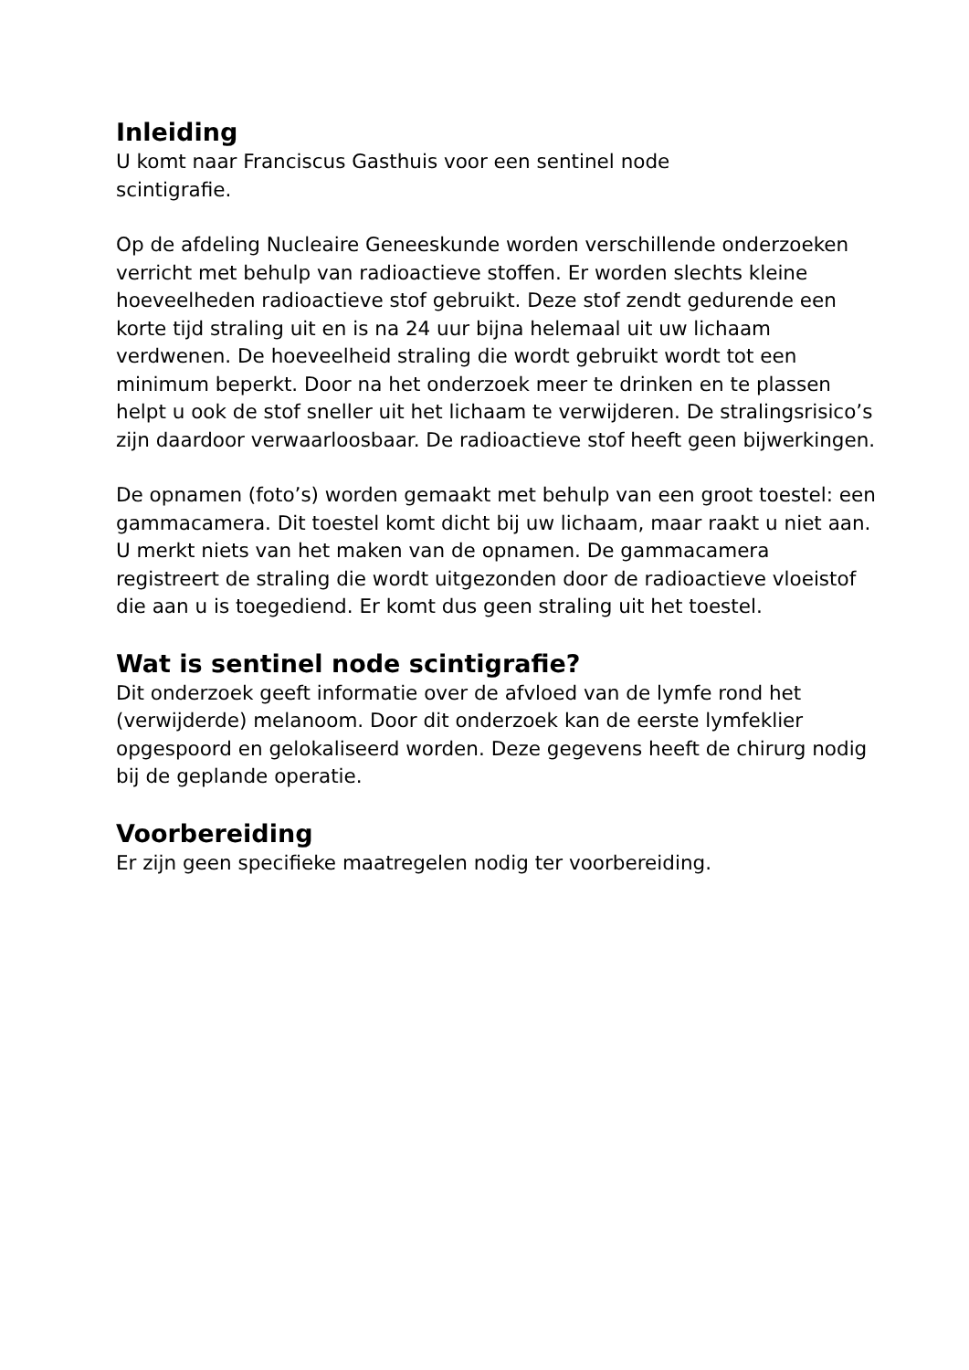Inleiding
U komt naar Franciscus Gasthuis voor een sentinel node
scintigrafie.
Op de afdeling Nucleaire Geneeskunde worden verschillende onderzoeken verricht met behulp van radioactieve stoffen. Er worden slechts kleine hoeveelheden radioactieve stof gebruikt. Deze stof zendt gedurende een korte tijd straling uit en is na 24 uur bijna helemaal uit uw lichaam verdwenen. De hoeveelheid straling die wordt gebruikt wordt tot een minimum beperkt. Door na het onderzoek meer te drinken en te plassen helpt u ook de stof sneller uit het lichaam te verwijderen. De stralingsrisico’s zijn daardoor verwaarloosbaar. De radioactieve stof heeft geen bijwerkingen.
De opnamen (foto’s) worden gemaakt met behulp van een groot toestel: een gammacamera. Dit toestel komt dicht bij uw lichaam, maar raakt u niet aan. U merkt niets van het maken van de opnamen. De gammacamera registreert de straling die wordt uitgezonden door de radioactieve vloeistof die aan u is toegediend. Er komt dus geen straling uit het toestel.
Wat is sentinel node scintigrafie?
Dit onderzoek geeft informatie over de afvloed van de lymfe rond het (verwijderde) melanoom. Door dit onderzoek kan de eerste lymfeklier opgespoord en gelokaliseerd worden. Deze gegevens heeft de chirurg nodig bij de geplande operatie.
Voorbereiding
Er zijn geen specifieke maatregelen nodig ter voorbereiding.